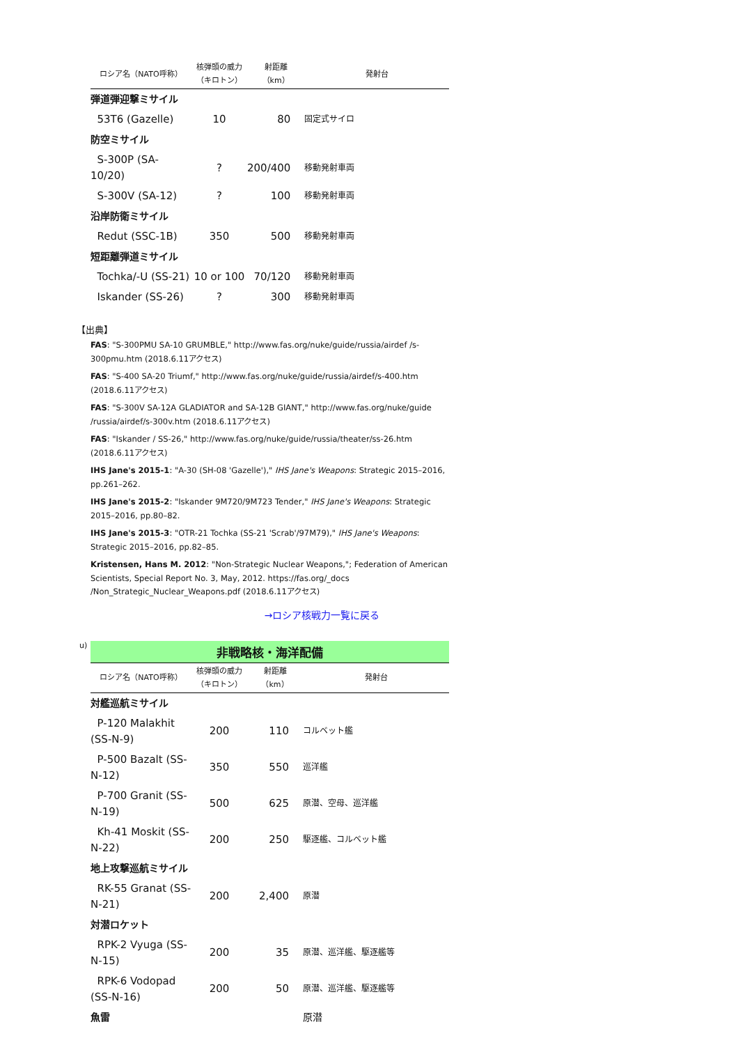| ロシア名（NATO呼称） | 核弾頭の威力 （キロトン） | 射距離 （km） | 発射台 |
| --- | --- | --- | --- |
| 弾道弾迎撃ミサイル | | | |
| 53T6 (Gazelle) | 10 | 80 | 固定式サイロ |
| 防空ミサイル | | | |
| S-300P (SA-10/20) | ? | 200/400 | 移動発射車両 |
| S-300V (SA-12) | ? | 100 | 移動発射車両 |
| 沿岸防衛ミサイル | | | |
| Redut (SSC-1B) | 350 | 500 | 移動発射車両 |
| 短距離弾道ミサイル | | | |
| Tochka/-U (SS-21) | 10 or 100 | 70/120 | 移動発射車両 |
| Iskander (SS-26) | ? | 300 | 移動発射車両 |
【出典】
FAS: "S-300PMU SA-10 GRUMBLE," http://www.fas.org/nuke/guide/russia/airdef /s-300pmu.htm (2018.6.11アクセス)
FAS: "S-400 SA-20 Triumf," http://www.fas.org/nuke/guide/russia/airdef/s-400.htm (2018.6.11アクセス)
FAS: "S-300V SA-12A GLADIATOR and SA-12B GIANT," http://www.fas.org/nuke/guide /russia/airdef/s-300v.htm (2018.6.11アクセス)
FAS: "Iskander / SS-26," http://www.fas.org/nuke/guide/russia/theater/ss-26.htm (2018.6.11アクセス)
IHS Jane's 2015-1: "A-30 (SH-08 'Gazelle')," IHS Jane's Weapons: Strategic 2015–2016, pp.261–262.
IHS Jane's 2015-2: "Iskander 9M720/9M723 Tender," IHS Jane's Weapons: Strategic 2015–2016, pp.80–82.
IHS Jane's 2015-3: "OTR-21 Tochka (SS-21 'Scrab'/97M79)," IHS Jane's Weapons: Strategic 2015–2016, pp.82–85.
Kristensen, Hans M. 2012: "Non-Strategic Nuclear Weapons,"; Federation of American Scientists, Special Report No. 3, May, 2012. https://fas.org/_docs /Non_Strategic_Nuclear_Weapons.pdf (2018.6.11アクセス)
→ロシア核戦力一覧に戻る
u)
非戦略核・海洋配備
| ロシア名（NATO呼称） | 核弾頭の威力 （キロトン） | 射距離 （km） | 発射台 |
| --- | --- | --- | --- |
| 対艦巡航ミサイル | | | |
| P-120 Malakhit (SS-N-9) | 200 | 110 | コルベット艦 |
| P-500 Bazalt (SS-N-12) | 350 | 550 | 巡洋艦 |
| P-700 Granit (SS-N-19) | 500 | 625 | 原潜、空母、巡洋艦 |
| Kh-41 Moskit (SS-N-22) | 200 | 250 | 駆逐艦、コルベット艦 |
| 地上攻撃巡航ミサイル | | | |
| RK-55 Granat (SS-N-21) | 200 | 2,400 | 原潜 |
| 対潜ロケット | | | |
| RPK-2 Vyuga (SS-N-15) | 200 | 35 | 原潜、巡洋艦、駆逐艦等 |
| RPK-6 Vodopad (SS-N-16) | 200 | 50 | 原潜、巡洋艦、駆逐艦等 |
| 魚雷 | | | 原潜 |